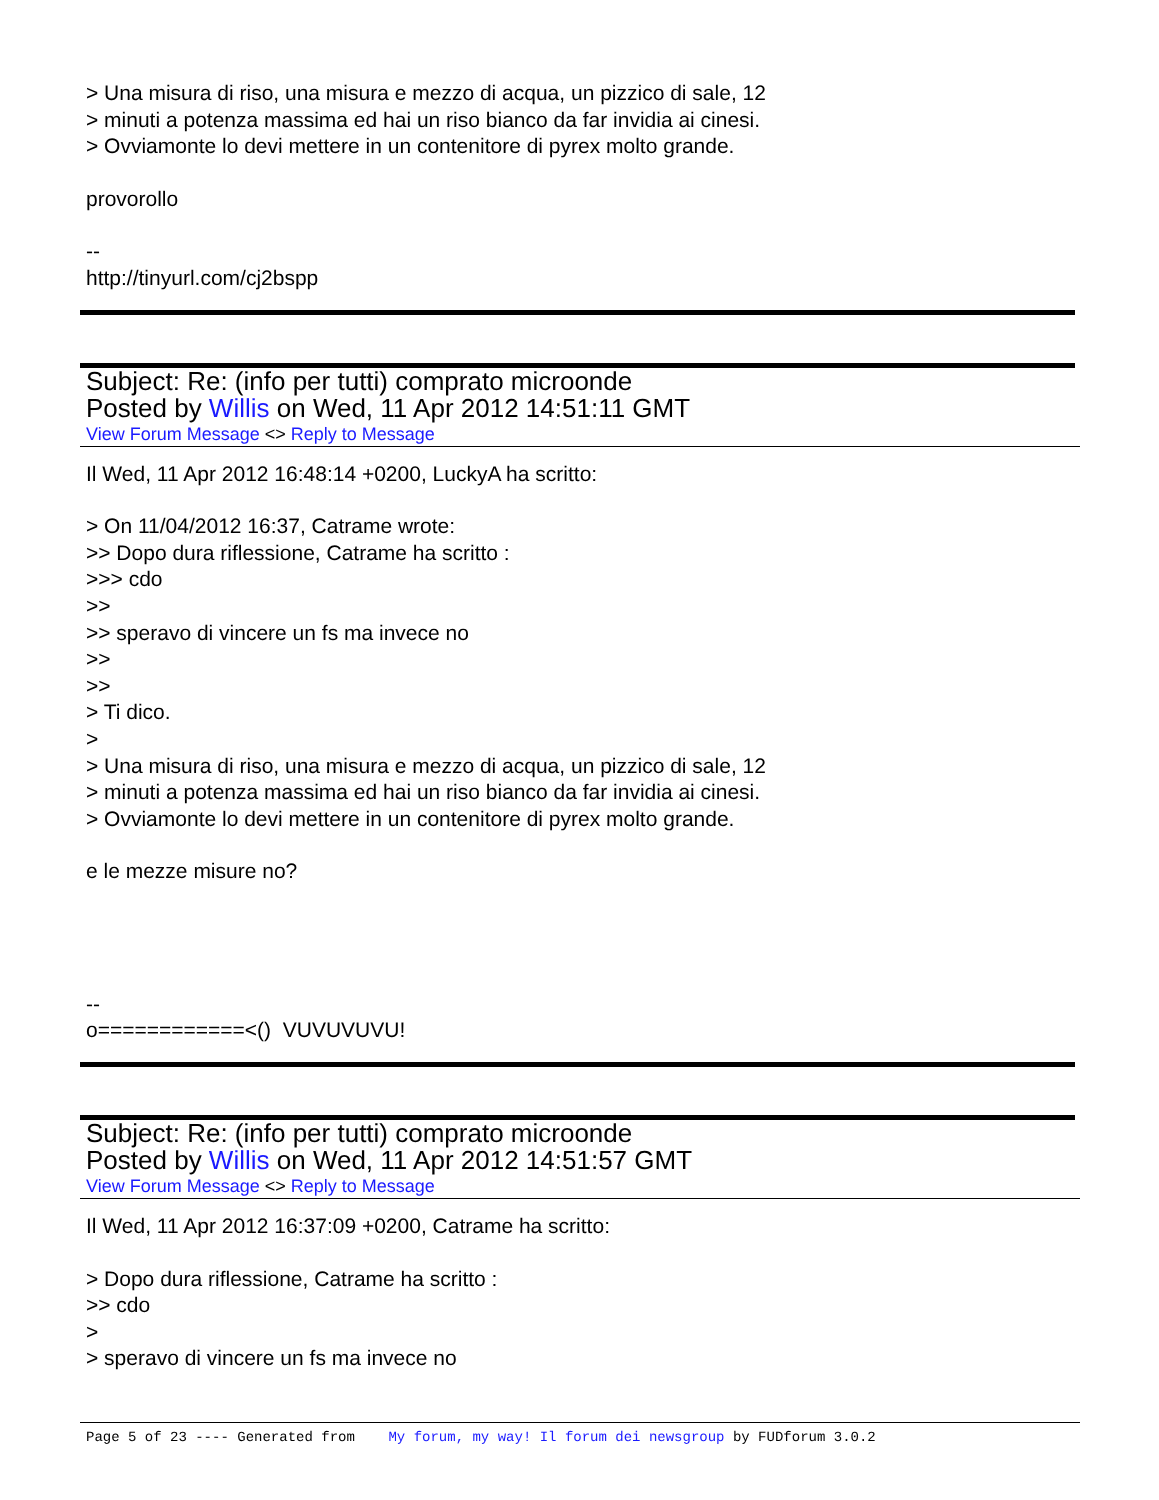> Una misura di riso, una misura e mezzo di acqua, un pizzico di sale, 12
> minuti a potenza massima ed hai un riso bianco da far invidia ai cinesi.
> Ovviamonte lo devi mettere in un contenitore di pyrex molto grande.
provorollo
--
http://tinyurl.com/cj2bspp
Subject: Re: (info per tutti) comprato microonde
Posted by Willis on Wed, 11 Apr 2012 14:51:11 GMT
View Forum Message <> Reply to Message
Il Wed, 11 Apr 2012 16:48:14 +0200, LuckyA ha scritto:
> On 11/04/2012 16:37, Catrame wrote:
>> Dopo dura riflessione, Catrame ha scritto :
>>> cdo
>>
>> speravo di vincere un fs ma invece no
>>
>>
> Ti dico.
>
> Una misura di riso, una misura e mezzo di acqua, un pizzico di sale, 12
> minuti a potenza massima ed hai un riso bianco da far invidia ai cinesi.
> Ovviamonte lo devi mettere in un contenitore di pyrex molto grande.
e le mezze misure no?
--
o============<() VUVUVUVU!
Subject: Re: (info per tutti) comprato microonde
Posted by Willis on Wed, 11 Apr 2012 14:51:57 GMT
View Forum Message <> Reply to Message
Il Wed, 11 Apr 2012 16:37:09 +0200, Catrame ha scritto:
> Dopo dura riflessione, Catrame ha scritto :
>> cdo
>
> speravo di vincere un fs ma invece no
Page 5 of 23 ---- Generated from My forum, my way! Il forum dei newsgroup by FUDforum 3.0.2